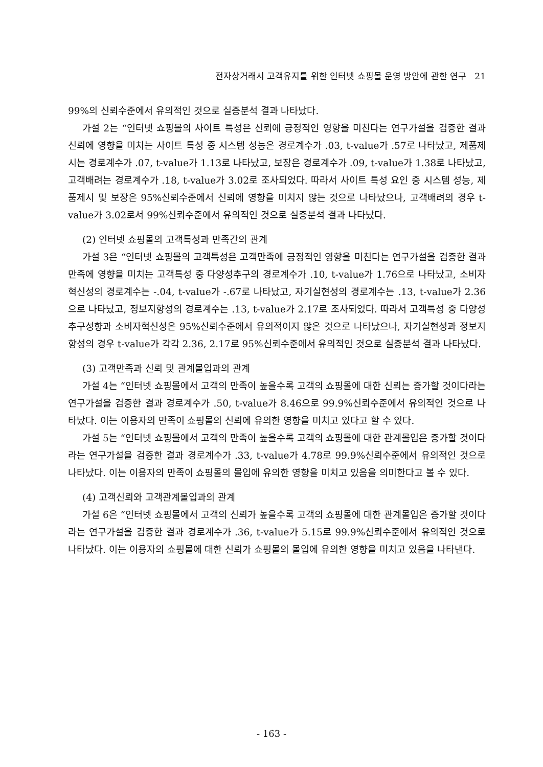전자상거래시 고객유지를 위한 인터넷 쇼핑몰 운영 방안에 관한 연구 21
99%의 신뢰수준에서 유의적인 것으로 실증분석 결과 나타났다.
가설 2는 “인터넷 쇼핑몰의 사이트 특성은 신뢰에 긍정적인 영향을 미친다는 연구가설을 검증한 결과 신뢰에 영향을 미치는 사이트 특성 중 시스템 성능은 경로계수가 .03, t-value가 .57로 나타났고, 제품제시는 경로계수가 .07, t-value가 1.13로 나타났고, 보장은 경로계수가 .09, t-value가 1.38로 나타났고, 고객배려는 경로계수가 .18, t-value가 3.02로 조사되었다. 따라서 사이트 특성 요인 중 시스템 성능, 제품제시 및 보장은 95%신뢰수준에서 신뢰에 영향을 미치지 않는 것으로 나타났으나, 고객배려의 경우 t-value가 3.02로서 99%신뢰수준에서 유의적인 것으로 실증분석 결과 나타났다.
(2) 인터넷 쇼핑몰의 고객특성과 만족간의 관계
가설 3은 “인터넷 쇼핑몰의 고객특성은 고객만족에 긍정적인 영향을 미친다는 연구가설을 검증한 결과 만족에 영향을 미치는 고객특성 중 다양성추구의 경로계수가 .10, t-value가 1.76으로 나타났고, 소비자 혁신성의 경로계수는 -.04, t-value가 -.67로 나타났고, 자기실현성의 경로계수는 .13, t-value가 2.36으로 나타났고, 정보지향성의 경로계수는 .13, t-value가 2.17로 조사되었다. 따라서 고객특성 중 다양성 추구성향과 소비자혁신성은 95%신뢰수준에서 유의적이지 않은 것으로 나타났으나, 자기실현성과 정보지향성의 경우 t-value가 각각 2.36, 2.17로 95%신뢰수준에서 유의적인 것으로 실증분석 결과 나타났다.
(3) 고객만족과 신뢰 및 관계몰입과의 관계
가설 4는 “인터넷 쇼핑몰에서 고객의 만족이 높을수록 고객의 쇼핑몰에 대한 신뢰는 증가할 것이다라는 연구가설을 검증한 결과 경로계수가 .50, t-value가 8.46으로 99.9%신뢰수준에서 유의적인 것으로 나타났다. 이는 이용자의 만족이 쇼핑몰의 신뢰에 유의한 영향을 미치고 있다고 할 수 있다.
가설 5는 “인터넷 쇼핑몰에서 고객의 만족이 높을수록 고객의 쇼핑몰에 대한 관계몰입은 증가할 것이다라는 연구가설을 검증한 결과 경로계수가 .33, t-value가 4.78로 99.9%신뢰수준에서 유의적인 것으로 나타났다. 이는 이용자의 만족이 쇼핑몰의 몰입에 유의한 영향을 미치고 있음을 의미한다고 볼 수 있다.
(4) 고객신뢰와 고객관계몰입과의 관계
가설 6은 “인터넷 쇼핑몰에서 고객의 신뢰가 높을수록 고객의 쇼핑몰에 대한 관계몰입은 증가할 것이다라는 연구가설을 검증한 결과 경로계수가 .36, t-value가 5.15로 99.9%신뢰수준에서 유의적인 것으로 나타났다. 이는 이용자의 쇼핑몰에 대한 신뢰가 쇼핑몰의 몰입에 유의한 영향을 미치고 있음을 나타낸다.
- 163 -